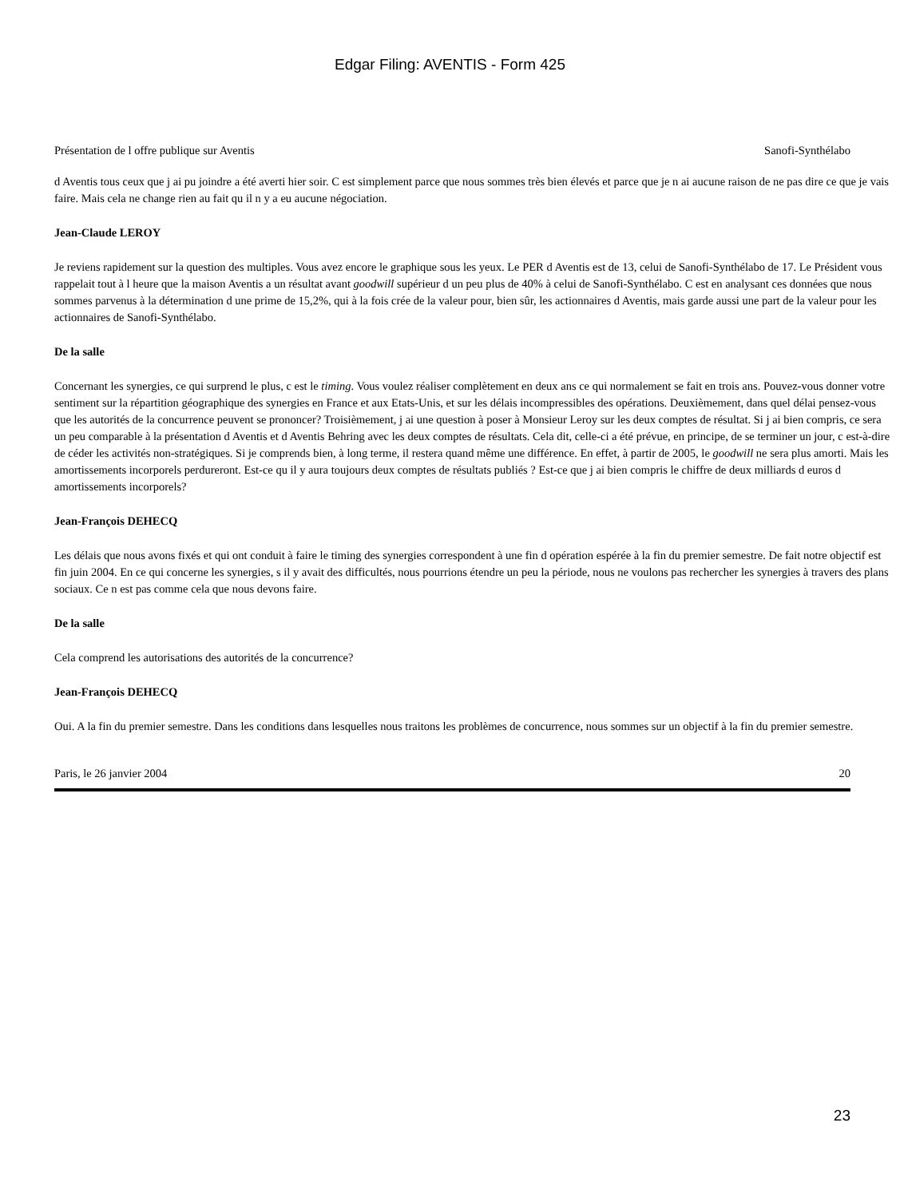Edgar Filing: AVENTIS - Form 425
Présentation de l offre publique sur Aventis Sanofi-Synthélabo
d Aventis tous ceux que j ai pu joindre a été averti hier soir. C est simplement parce que nous sommes très bien élevés et parce que je n ai aucune raison de ne pas dire ce que je vais faire. Mais cela ne change rien au fait qu il n y a eu aucune négociation.
Jean-Claude LEROY
Je reviens rapidement sur la question des multiples. Vous avez encore le graphique sous les yeux. Le PER d Aventis est de 13, celui de Sanofi-Synthélabo de 17. Le Président vous rappelait tout à l heure que la maison Aventis a un résultat avant goodwill supérieur d un peu plus de 40% à celui de Sanofi-Synthélabo. C est en analysant ces données que nous sommes parvenus à la détermination d une prime de 15,2%, qui à la fois crée de la valeur pour, bien sûr, les actionnaires d Aventis, mais garde aussi une part de la valeur pour les actionnaires de Sanofi-Synthélabo.
De la salle
Concernant les synergies, ce qui surprend le plus, c est le timing. Vous voulez réaliser complètement en deux ans ce qui normalement se fait en trois ans. Pouvez-vous donner votre sentiment sur la répartition géographique des synergies en France et aux Etats-Unis, et sur les délais incompressibles des opérations. Deuxièmement, dans quel délai pensez-vous que les autorités de la concurrence peuvent se prononcer? Troisièmement, j ai une question à poser à Monsieur Leroy sur les deux comptes de résultat. Si j ai bien compris, ce sera un peu comparable à la présentation d Aventis et d Aventis Behring avec les deux comptes de résultats. Cela dit, celle-ci a été prévue, en principe, de se terminer un jour, c est-à-dire de céder les activités non-stratégiques. Si je comprends bien, à long terme, il restera quand même une différence. En effet, à partir de 2005, le goodwill ne sera plus amorti. Mais les amortissements incorporels perdureront. Est-ce qu il y aura toujours deux comptes de résultats publiés ? Est-ce que j ai bien compris le chiffre de deux milliards d euros d amortissements incorporels?
Jean-François DEHECQ
Les délais que nous avons fixés et qui ont conduit à faire le timing des synergies correspondent à une fin d opération espérée à la fin du premier semestre. De fait notre objectif est fin juin 2004. En ce qui concerne les synergies, s il y avait des difficultés, nous pourrions étendre un peu la période, nous ne voulons pas rechercher les synergies à travers des plans sociaux. Ce n est pas comme cela que nous devons faire.
De la salle
Cela comprend les autorisations des autorités de la concurrence?
Jean-François DEHECQ
Oui. A la fin du premier semestre. Dans les conditions dans lesquelles nous traitons les problèmes de concurrence, nous sommes sur un objectif à la fin du premier semestre.
Paris, le 26 janvier 2004 20
23